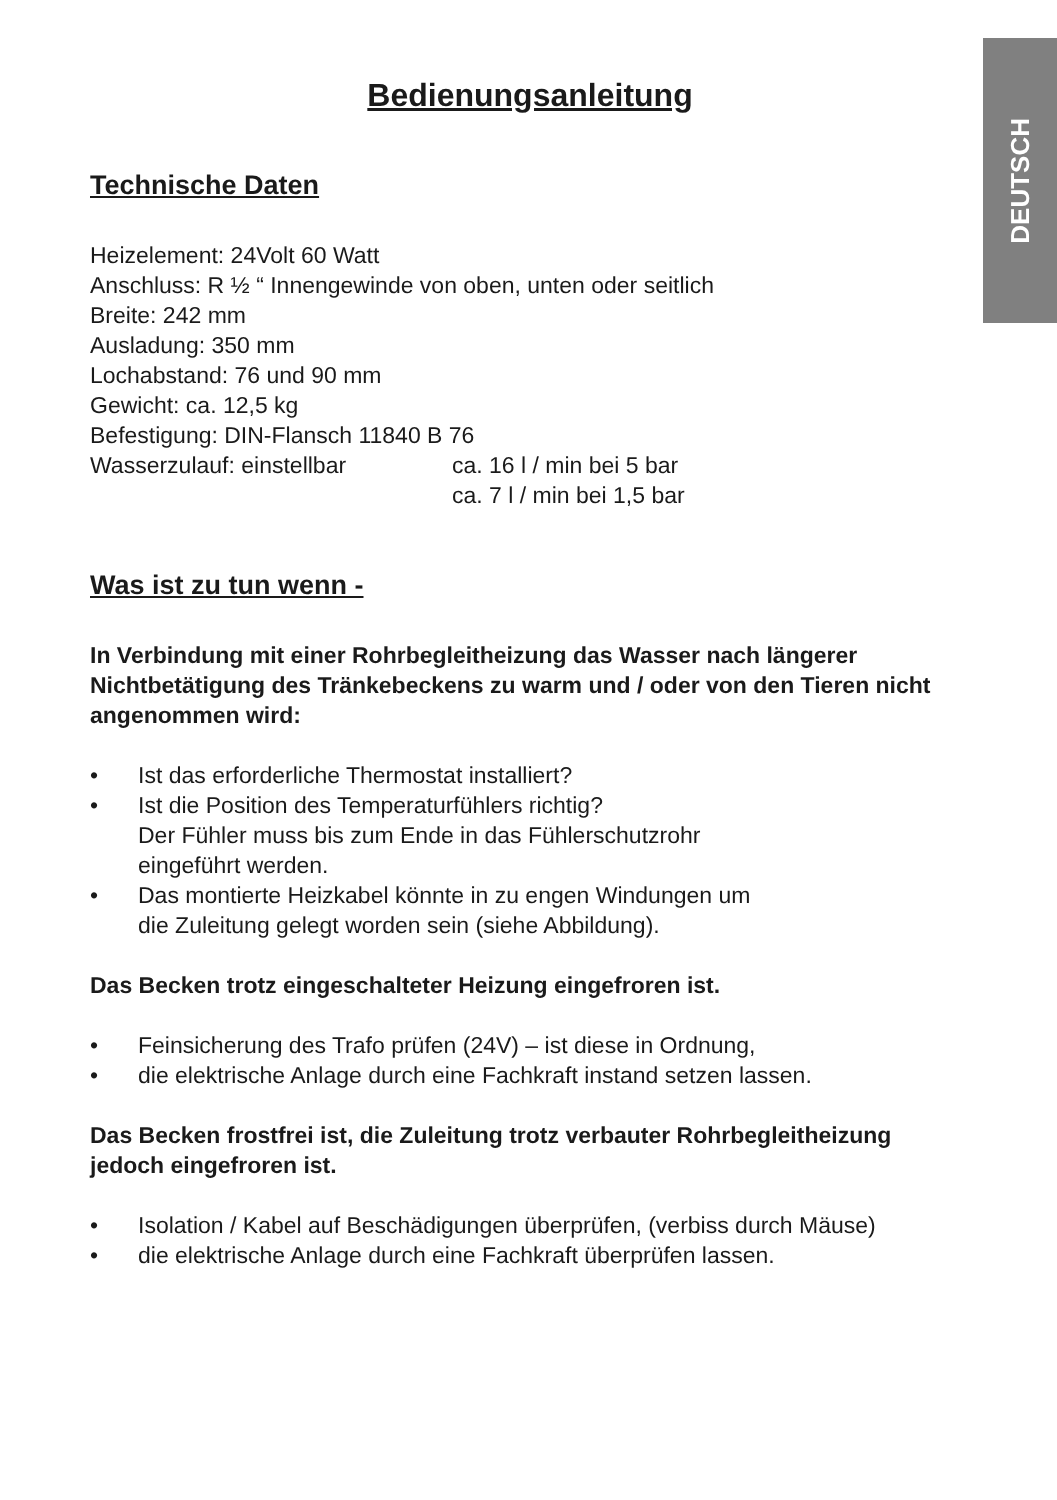DEUTSCH
Bedienungsanleitung
Technische Daten
Heizelement: 24Volt 60 Watt
Anschluss: R ½ “ Innengewinde von oben, unten oder seitlich
Breite: 242 mm
Ausladung: 350 mm
Lochabstand: 76 und 90 mm
Gewicht: ca. 12,5 kg
Befestigung: DIN-Flansch 11840 B 76
Wasserzulauf: einstellbar ca. 16 l / min bei 5 bar
ca. 7 l / min bei 1,5 bar
Was ist zu tun wenn -
In Verbindung mit einer Rohrbegleitheizung das Wasser nach längerer Nichtbetätigung des Tränkebeckens zu warm und / oder von den Tieren nicht angenommen wird:
• Ist das erforderliche Thermostat installiert?
• Ist die Position des Temperaturfühlers richtig?
Der Fühler muss bis zum Ende in das Fühlerschutzrohr
eingeführt werden.
• Das montierte Heizkabel könnte in zu engen Windungen um
die Zuleitung gelegt worden sein (siehe Abbildung).
Das Becken trotz eingeschalteter Heizung eingefroren ist.
• Feinsicherung des Trafo prüfen (24V) – ist diese in Ordnung,
• die elektrische Anlage durch eine Fachkraft instand setzen lassen.
Das Becken frostfrei ist, die Zuleitung trotz verbauter Rohrbegleitheizung jedoch eingefroren ist.
• Isolation / Kabel auf Beschädigungen überprüfen, (verbiss durch Mäuse)
• die elektrische Anlage durch eine Fachkraft überprüfen lassen.